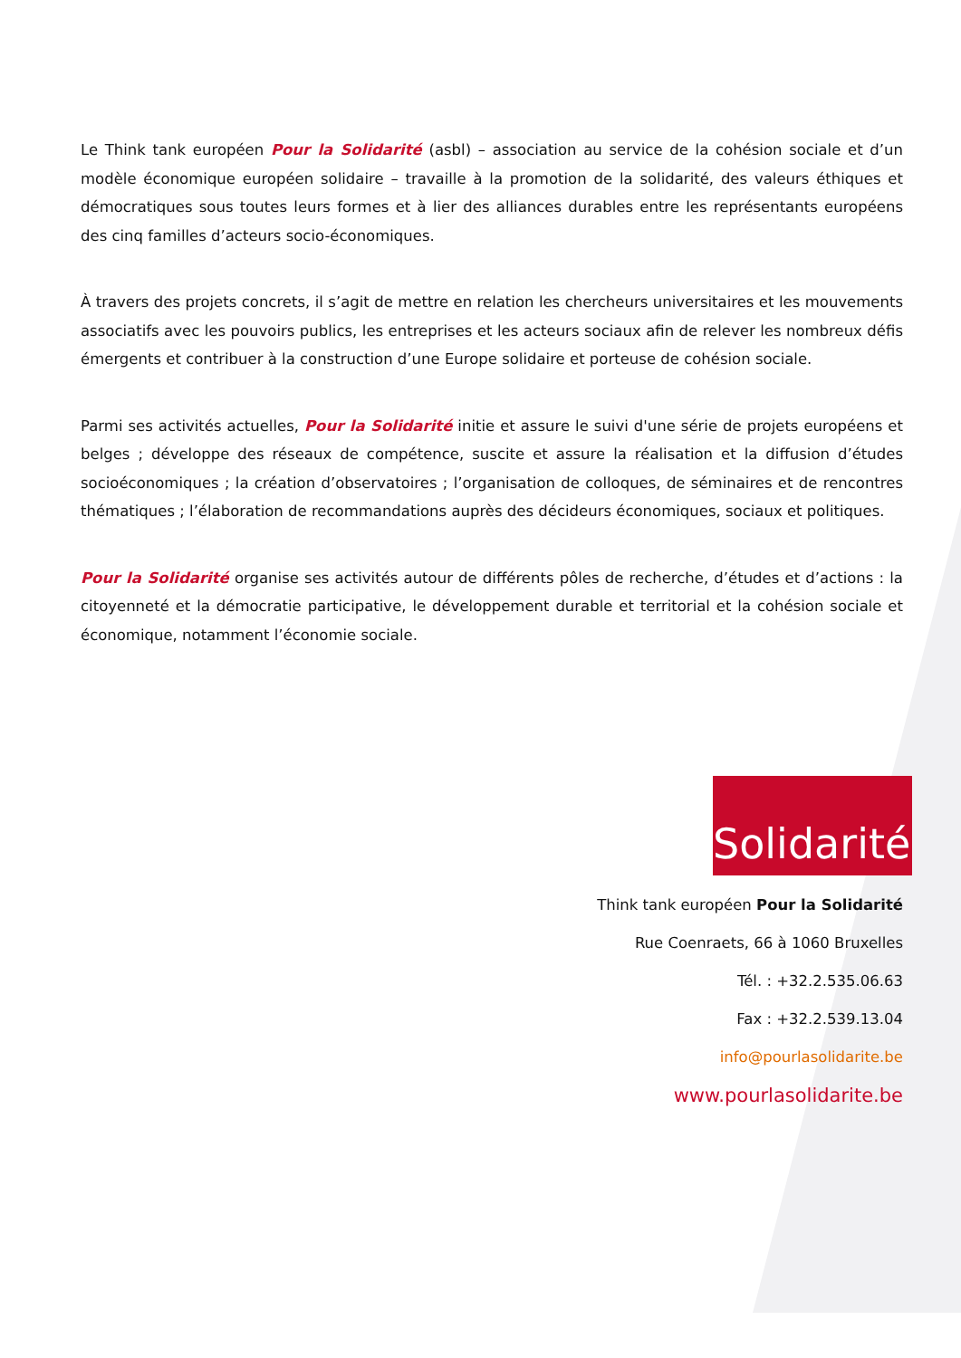Le Think tank européen Pour la Solidarité (asbl) – association au service de la cohésion sociale et d’un modèle économique européen solidaire – travaille à la promotion de la solidarité, des valeurs éthiques et démocratiques sous toutes leurs formes et à lier des alliances durables entre les représentants européens des cinq familles d’acteurs socio-économiques.
À travers des projets concrets, il s’agit de mettre en relation les chercheurs universitaires et les mouvements associatifs avec les pouvoirs publics, les entreprises et les acteurs sociaux afin de relever les nombreux défis émergents et contribuer à la construction d’une Europe solidaire et porteuse de cohésion sociale.
Parmi ses activités actuelles, Pour la Solidarité initie et assure le suivi d'une série de projets européens et belges ; développe des réseaux de compétence, suscite et assure la réalisation et la diffusion d’études socioéconomiques ; la création d’observatoires ; l’organisation de colloques, de séminaires et de rencontres thématiques ; l’élaboration de recommandations auprès des décideurs économiques, sociaux et politiques.
Pour la Solidarité organise ses activités autour de différents pôles de recherche, d’études et d’actions : la citoyenneté et la démocratie participative, le développement durable et territorial et la cohésion sociale et économique, notamment l’économie sociale.
Solidarité
Think tank européen Pour la Solidarité
Rue Coenraets, 66 à 1060 Bruxelles
Tél. : +32.2.535.06.63
Fax : +32.2.539.13.04
info@pourlasolidarite.be
www.pourlasolidarite.be